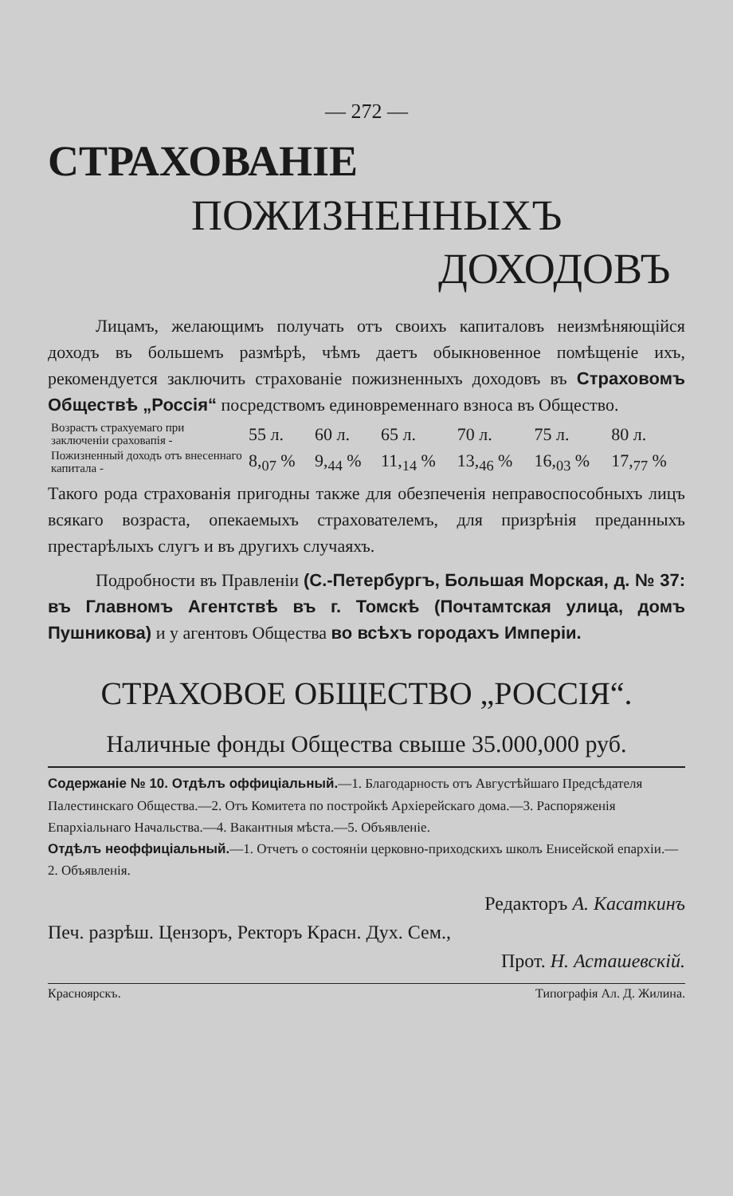— 272 —
СТРАХОВАНІЕ
ПОЖИЗНЕННЫХЪ
ДОХОДОВЪ
Лицамъ, желающимъ получать отъ своихъ капиталовъ неизмѣняющійся доходъ въ большемъ размѣрѣ, чѣмъ даетъ обыкновенное помѣщеніе ихъ, рекомендуется заключить страхованіе пожизненныхъ доходовъ въ Страховомъ Обществѣ „Россія“ посредствомъ единовременнаго взноса въ Общество.
| Возрастъ страхуемаго при заключеніи сраховапія - | 55 л. | 60 л. | 65 л. | 70 л. | 75 л. | 80 л. |
| Пожизненный доходъ отъ внесеннаго капитала - | 8,<sub>07</sub> % | 9,<sub>44</sub> % | 11,<sub>14</sub> % | 13,<sub>46</sub> % | 16,<sub>03</sub> % | 17,<sub>77</sub> % |
Такого рода страхованія пригодны также для обезпеченія неправоспособныхъ лицъ всякаго возраста, опекаемыхъ страхователемъ, для призрѣнія преданныхъ престарѣлыхъ слугъ и въ другихъ случаяхъ.
Подробности въ Правленіи (С.-Петербургъ, Большая Морская, д. № 37: въ Главномъ Агентствѣ въ г. Томскѣ (Почтамтская улица, домъ Пушникова) и у агентовъ Общества во всѣхъ городахъ Имперіи.
СТРАХОВОЕ ОБЩЕСТВО „РОССІЯ“.
Наличные фонды Общества свыше 35.000,000 руб.
Содержаніе № 10. Отдѣлъ оффиціальный.—1. Благодарность отъ Августѣйшаго Предсѣдателя Палестинскаго Общества.—2. Отъ Комитета по постройкѣ Архіерейскаго дома.—3. Распоряженія Епархіальнаго Начальства.—4. Вакантныя мѣста.—5. Объявленіе.
Отдѣлъ неоффиціальный.—1. Отчетъ о состояніи церковно-приходскихъ школъ Енисейской епархіи.—2. Объявленія.
Редакторъ А. Касаткинъ
Печ. разрѣш. Цензоръ, Ректоръ Красн. Дух. Сем.,
Прот. Н. Асташевскій.
Красноярскъ. Типографія Ал. Д. Жилина.